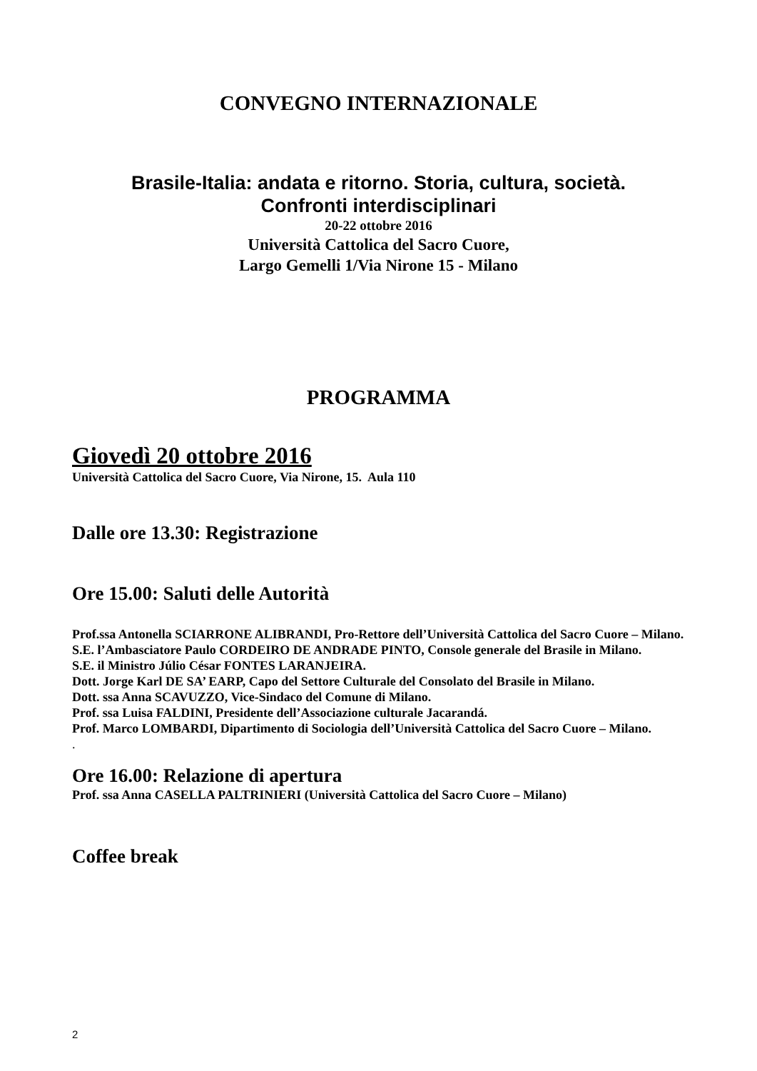CONVEGNO INTERNAZIONALE
Brasile-Italia: andata e ritorno. Storia, cultura, società.
Confronti interdisciplinari
20-22 ottobre 2016
Università Cattolica del Sacro Cuore,
Largo Gemelli 1/Via Nirone 15 - Milano
PROGRAMMA
Giovedì 20 ottobre 2016
Università Cattolica del Sacro Cuore, Via Nirone, 15. Aula 110
Dalle ore 13.30: Registrazione
Ore 15.00: Saluti delle Autorità
Prof.ssa Antonella SCIARRONE ALIBRANDI, Pro-Rettore dell’Università Cattolica del Sacro Cuore – Milano.
S.E. l’Ambasciatore Paulo CORDEIRO DE ANDRADE PINTO, Console generale del Brasile in Milano.
S.E. il Ministro Júlio César FONTES LARANJEIRA.
Dott. Jorge Karl DE SA’ EARP, Capo del Settore Culturale del Consolato del Brasile in Milano.
Dott. ssa Anna SCAVUZZO, Vice-Sindaco del Comune di Milano.
Prof. ssa Luisa FALDINI, Presidente dell’Associazione culturale Jacarandá.
Prof. Marco LOMBARDI, Dipartimento di Sociologia dell’Università Cattolica del Sacro Cuore – Milano.
.
Ore 16.00: Relazione di apertura
Prof. ssa Anna CASELLA PALTRINIERI (Università Cattolica del Sacro Cuore – Milano)
Coffee break
2